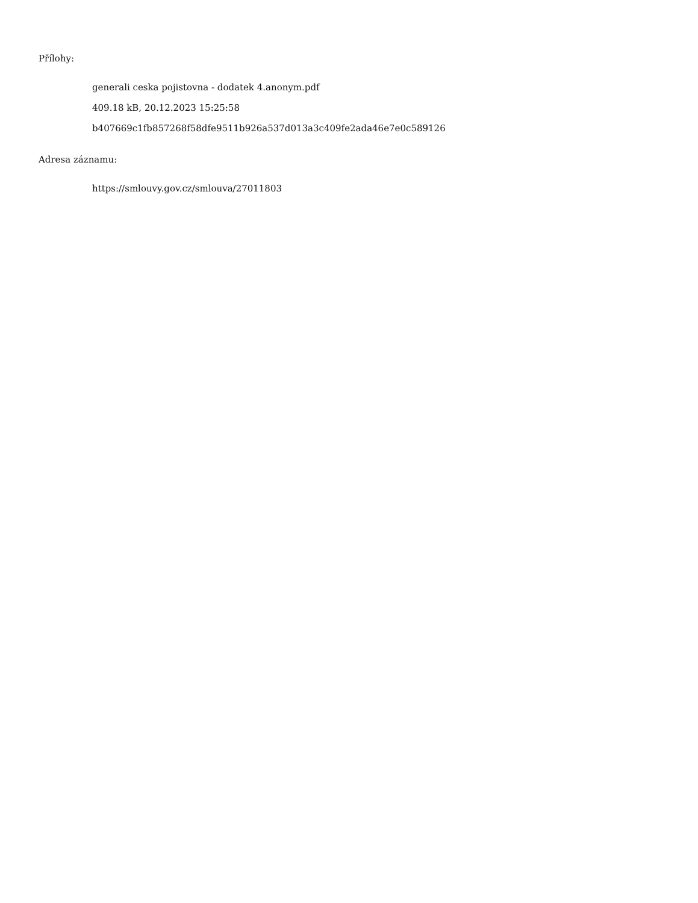Přílohy:
generali ceska pojistovna - dodatek 4.anonym.pdf
409.18 kB, 20.12.2023 15:25:58
b407669c1fb857268f58dfe9511b926a537d013a3c409fe2ada46e7e0c589126
Adresa záznamu:
https://smlouvy.gov.cz/smlouva/27011803